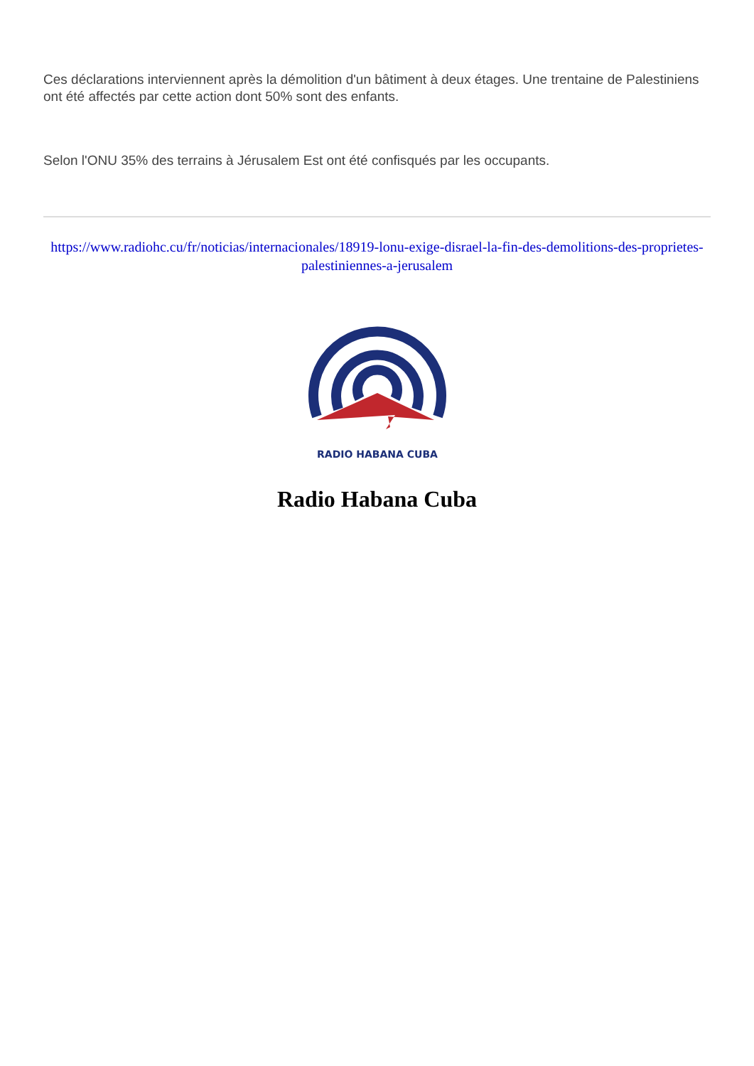Ces déclarations interviennent après la démolition d'un bâtiment à deux étages. Une trentaine de Palestiniens ont été affectés par cette action dont 50% sont des enfants.
Selon l'ONU 35% des terrains à Jérusalem Est ont été confisqués par les occupants.
https://www.radiohc.cu/fr/noticias/internacionales/18919-lonu-exige-disrael-la-fin-des-demolitions-des-proprietes-palestiniennes-a-jerusalem
RADIO HABANA CUBA
Radio Habana Cuba